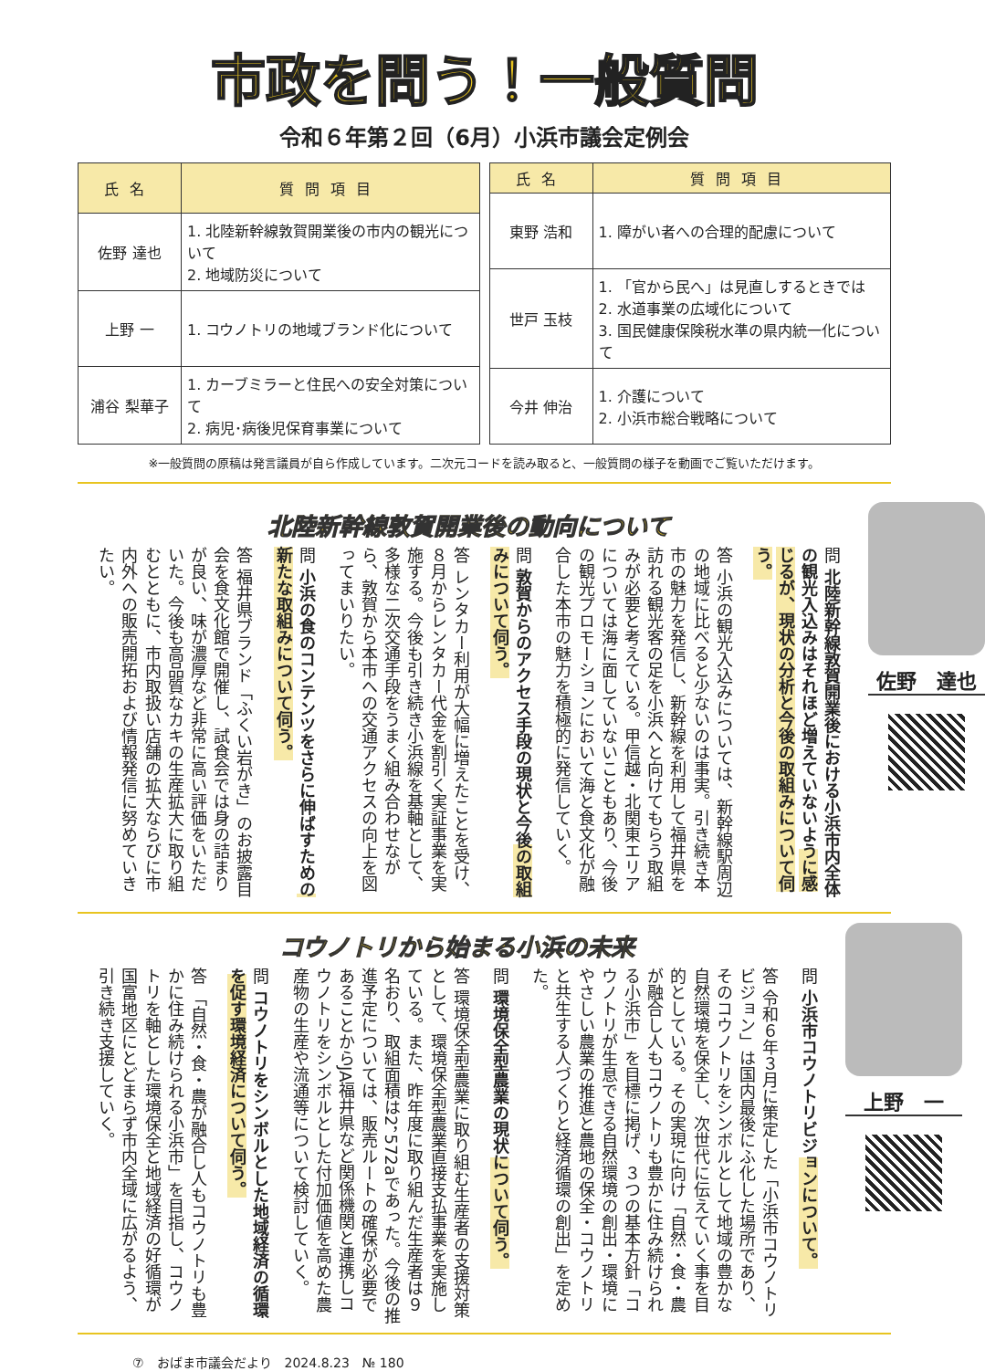市政を問う！一般質問
令和６年第２回（6月）小浜市議会定例会
| 氏名 | 質問項目 |
| --- | --- |
| 佐野 達也 | 1. 北陸新幹線敦賀開業後の市内の観光について 2. 地域防災について |
| 上野 一 | 1. コウノトリの地域ブランド化について |
| 浦谷 梨華子 | 1. カーブミラーと住民への安全対策について 2. 病児･病後児保育事業について |
| 氏名 | 質問項目 |
| --- | --- |
| 東野 浩和 | 1. 障がい者への合理的配慮について |
| 世戸 玉枝 | 1. 「官から民へ」は見直しするときでは 2. 水道事業の広域化について 3. 国民健康保険税水準の県内統一化について |
| 今井 伸治 | 1. 介護について 2. 小浜市総合戦略について |
※一般質問の原稿は発言議員が自ら作成しています。二次元コードを読み取ると、一般質問の様子を動画でご覧いただけます。
北陸新幹線敦賀開業後の動向について
問 北陸新幹線敦賀開業後における小浜市内全体の観光入込みはそれほど増えていないように感じるが、現状の分析と今後の取組みについて伺う。
答 小浜の観光入込みについては、新幹線駅周辺の地域に比べると少ないのは事実。引き続き本市の魅力を発信し、新幹線を利用して福井県を訪れる観光客の足を小浜へと向けてもらう取組みが必要と考えている。甲信越・北関東エリアについては海に面していないこともあり、今後の観光プロモーションにおいて海と食文化が融合した本市の魅力を積極的に発信していく。
問 敦賀からのアクセス手段の現状と今後の取組みについて伺う。
答 レンタカー利用が大幅に増えたことを受け、８月からレンタカー代金を割引く実証事業を実施する。今後も引き続き小浜線を基軸として、多様な二次交通手段をうまく組み合わせながら、敦賀から本市への交通アクセスの向上を図ってまいりたい。
問 小浜の食のコンテンツをさらに伸ばすための新たな取組みについて伺う。
答 福井県ブランド「ふくい岩がき」のお披露目会を食文化館で開催し、試食会では身の詰まりが良い、味が濃厚など非常に高い評価をいただいた。今後も高品質なカキの生産拡大に取り組むとともに、市内取扱い店舗の拡大ならびに市内外への販売開拓および情報発信に努めていきたい。
佐野　達也
コウノトリから始まる小浜の未来
問 小浜市コウノトリビジョンについて。
答 令和６年３月に策定した「小浜市コウノトリビジョン」は国内最後にふ化した場所であり、そのコウノトリをシンボルとして地域の豊かな自然環境を保全し、次世代に伝えていく事を目的としている。その実現に向け「自然・食・農が融合し人もコウノトリも豊かに住み続けられる小浜市」を目標に掲げ、３つの基本方針「コウノトリが生息できる自然環境の創出・環境にやさしい農業の推進と農地の保全・コウノトリと共生する人づくりと経済循環の創出」を定めた。
問 環境保全型農業の現状について伺う。
答 環境保全型農業に取り組む生産者の支援対策として、環境保全型農業直接支払事業を実施している。また、昨年度に取り組んだ生産者は９名おり、取組面積は2，572aであった。今後の推進予定については、販売ルートの確保が必要であることからJA福井県など関係機関と連携しコウノトリをシンボルとした付加価値を高めた農産物の生産や流通等について検討していく。
問 コウノトリをシンボルとした地域経済の循環を促す環境経済について伺う。
答 「自然・食・農が融合し人もコウノトリも豊かに住み続けられる小浜市」を目指し、コウノトリを軸とした環境保全と地域経済の好循環が国富地区にとどまらず市内全域に広がるよう、引き続き支援していく。
上野　一
⑦　おばま市議会だより　2024.8.23　№ 180